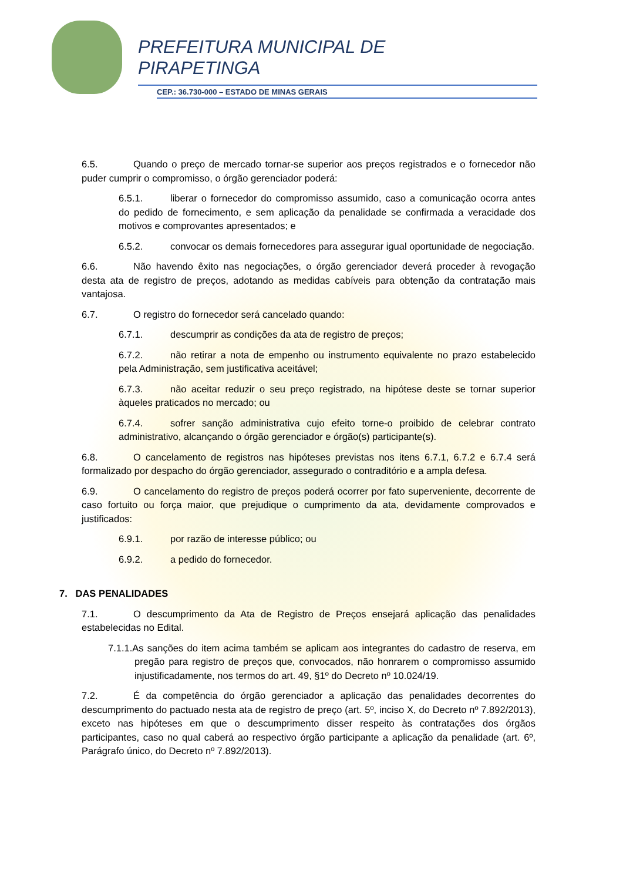PREFEITURA MUNICIPAL DE
PIRAPETINGA
CEP.: 36.730-000 – ESTADO DE MINAS GERAIS
6.5. Quando o preço de mercado tornar-se superior aos preços registrados e o fornecedor não puder cumprir o compromisso, o órgão gerenciador poderá:
6.5.1. liberar o fornecedor do compromisso assumido, caso a comunicação ocorra antes do pedido de fornecimento, e sem aplicação da penalidade se confirmada a veracidade dos motivos e comprovantes apresentados; e
6.5.2. convocar os demais fornecedores para assegurar igual oportunidade de negociação.
6.6. Não havendo êxito nas negociações, o órgão gerenciador deverá proceder à revogação desta ata de registro de preços, adotando as medidas cabíveis para obtenção da contratação mais vantajosa.
6.7. O registro do fornecedor será cancelado quando:
6.7.1. descumprir as condições da ata de registro de preços;
6.7.2. não retirar a nota de empenho ou instrumento equivalente no prazo estabelecido pela Administração, sem justificativa aceitável;
6.7.3. não aceitar reduzir o seu preço registrado, na hipótese deste se tornar superior àqueles praticados no mercado; ou
6.7.4. sofrer sanção administrativa cujo efeito torne-o proibido de celebrar contrato administrativo, alcançando o órgão gerenciador e órgão(s) participante(s).
6.8. O cancelamento de registros nas hipóteses previstas nos itens 6.7.1, 6.7.2 e 6.7.4 será formalizado por despacho do órgão gerenciador, assegurado o contraditório e a ampla defesa.
6.9. O cancelamento do registro de preços poderá ocorrer por fato superveniente, decorrente de caso fortuito ou força maior, que prejudique o cumprimento da ata, devidamente comprovados e justificados:
6.9.1. por razão de interesse público; ou
6.9.2. a pedido do fornecedor.
7. DAS PENALIDADES
7.1. O descumprimento da Ata de Registro de Preços ensejará aplicação das penalidades estabelecidas no Edital.
7.1.1.As sanções do item acima também se aplicam aos integrantes do cadastro de reserva, em pregão para registro de preços que, convocados, não honrarem o compromisso assumido injustificadamente, nos termos do art. 49, §1º do Decreto nº 10.024/19.
7.2. É da competência do órgão gerenciador a aplicação das penalidades decorrentes do descumprimento do pactuado nesta ata de registro de preço (art. 5º, inciso X, do Decreto nº 7.892/2013), exceto nas hipóteses em que o descumprimento disser respeito às contratações dos órgãos participantes, caso no qual caberá ao respectivo órgão participante a aplicação da penalidade (art. 6º, Parágrafo único, do Decreto nº 7.892/2013).